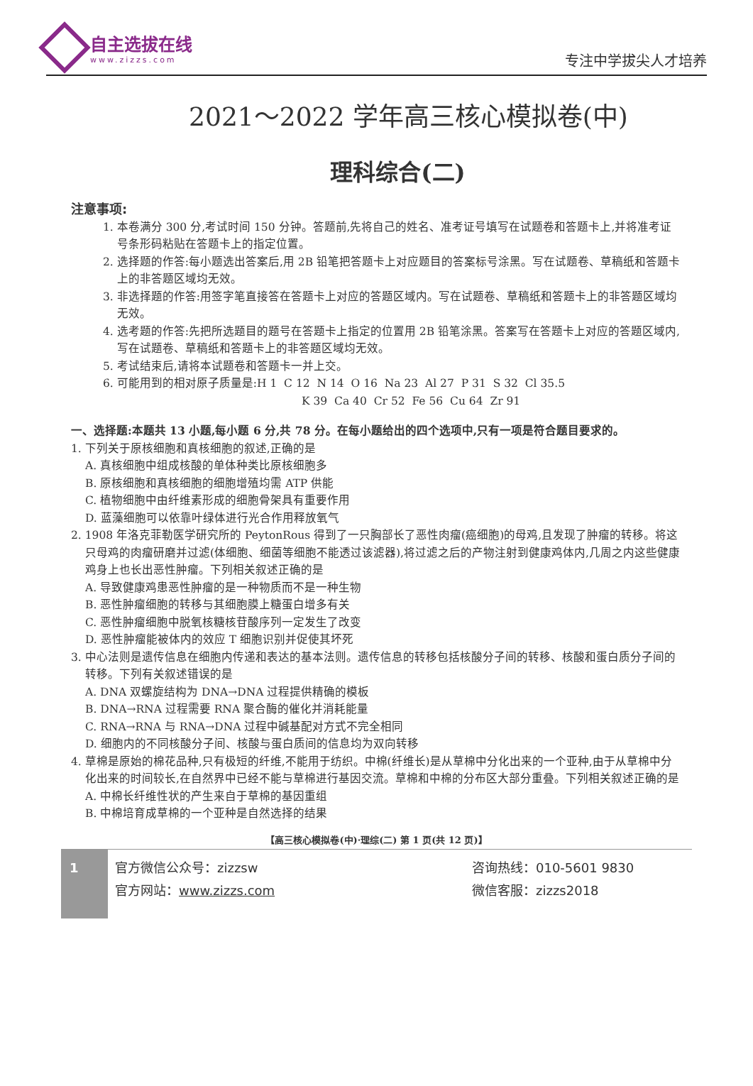自主选拔在线
www.zizzs.com
专注中学拔尖人才培养
2021～2022 学年高三核心模拟卷(中)
理科综合(二)
注意事项:
1. 本卷满分 300 分,考试时间 150 分钟。答题前,先将自己的姓名、准考证号填写在试题卷和答题卡上,并将准考证号条形码粘贴在答题卡上的指定位置。
2. 选择题的作答:每小题选出答案后,用 2B 铅笔把答题卡上对应题目的答案标号涂黑。写在试题卷、草稿纸和答题卡上的非答题区域均无效。
3. 非选择题的作答:用签字笔直接答在答题卡上对应的答题区域内。写在试题卷、草稿纸和答题卡上的非答题区域均无效。
4. 选考题的作答:先把所选题目的题号在答题卡上指定的位置用 2B 铅笔涂黑。答案写在答题卡上对应的答题区域内,写在试题卷、草稿纸和答题卡上的非答题区域均无效。
5. 考试结束后,请将本试题卷和答题卡一并上交。
6. 可能用到的相对原子质量是:H 1 C 12 N 14 O 16 Na 23 Al 27 P 31 S 32 Cl 35.5
K 39 Ca 40 Cr 52 Fe 56 Cu 64 Zr 91
一、选择题:本题共 13 小题,每小题 6 分,共 78 分。在每小题给出的四个选项中,只有一项是符合题目要求的。
1. 下列关于原核细胞和真核细胞的叙述,正确的是
A. 真核细胞中组成核酸的单体种类比原核细胞多
B. 原核细胞和真核细胞的细胞增殖均需 ATP 供能
C. 植物细胞中由纤维素形成的细胞骨架具有重要作用
D. 蓝藻细胞可以依靠叶绿体进行光合作用释放氧气
2. 1908 年洛克菲勒医学研究所的 PeytonRous 得到了一只胸部长了恶性肉瘤(癌细胞)的母鸡,且发现了肿瘤的转移。将这只母鸡的肉瘤研磨并过滤(体细胞、细菌等细胞不能透过该滤器),将过滤之后的产物注射到健康鸡体内,几周之内这些健康鸡身上也长出恶性肿瘤。下列相关叙述正确的是
A. 导致健康鸡患恶性肿瘤的是一种物质而不是一种生物
B. 恶性肿瘤细胞的转移与其细胞膜上糖蛋白增多有关
C. 恶性肿瘤细胞中脱氧核糖核苷酸序列一定发生了改变
D. 恶性肿瘤能被体内的效应 T 细胞识别并促使其坏死
3. 中心法则是遗传信息在细胞内传递和表达的基本法则。遗传信息的转移包括核酸分子间的转移、核酸和蛋白质分子间的转移。下列有关叙述错误的是
A. DNA 双螺旋结构为 DNA→DNA 过程提供精确的模板
B. DNA→RNA 过程需要 RNA 聚合酶的催化并消耗能量
C. RNA→RNA 与 RNA→DNA 过程中碱基配对方式不完全相同
D. 细胞内的不同核酸分子间、核酸与蛋白质间的信息均为双向转移
4. 草棉是原始的棉花品种,只有极短的纤维,不能用于纺织。中棉(纤维长)是从草棉中分化出来的一个亚种,由于从草棉中分化出来的时间较长,在自然界中已经不能与草棉进行基因交流。草棉和中棉的分布区大部分重叠。下列相关叙述正确的是
A. 中棉长纤维性状的产生来自于草棉的基因重组
B. 中棉培育成草棉的一个亚种是自然选择的结果
【高三核心模拟卷(中)·理综(二) 第 1 页(共 12 页)】
1
官方微信公众号：zizzsw
官方网站：www.zizzs.com
咨询热线：010-5601 9830
微信客服：zizzs2018